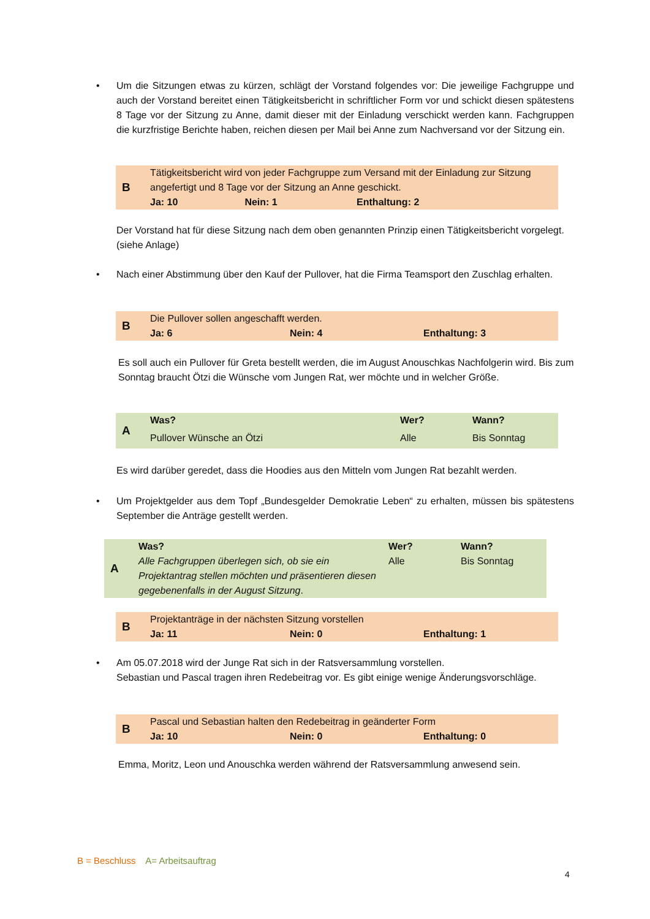• Um die Sitzungen etwas zu kürzen, schlägt der Vorstand folgendes vor: Die jeweilige Fachgruppe und auch der Vorstand bereitet einen Tätigkeitsbericht in schriftlicher Form vor und schickt diesen spätestens 8 Tage vor der Sitzung zu Anne, damit dieser mit der Einladung verschickt werden kann. Fachgruppen die kurzfristige Berichte haben, reichen diesen per Mail bei Anne zum Nachversand vor der Sitzung ein.
| B | Tätigkeitsbericht wird von jeder Fachgruppe zum Versand mit der Einladung zur Sitzung angefertigt und 8 Tage vor der Sitzung an Anne geschickt. | | |
| | Ja: 10 | Nein: 1 | Enthaltung: 2 |
Der Vorstand hat für diese Sitzung nach dem oben genannten Prinzip einen Tätigkeitsbericht vorgelegt. (siehe Anlage)
• Nach einer Abstimmung über den Kauf der Pullover, hat die Firma Teamsport den Zuschlag erhalten.
| B | Die Pullover sollen angeschafft werden. | | |
| | Ja: 6 | Nein: 4 | Enthaltung: 3 |
Es soll auch ein Pullover für Greta bestellt werden, die im August Anouschkas Nachfolgerin wird. Bis zum Sonntag braucht Ötzi die Wünsche vom Jungen Rat, wer möchte und in welcher Größe.
| A | Was? | Wer? | Wann? |
| | Pullover Wünsche an Ötzi | Alle | Bis Sonntag |
Es wird darüber geredet, dass die Hoodies aus den Mitteln vom Jungen Rat bezahlt werden.
• Um Projektgelder aus dem Topf „Bundesgelder Demokratie Leben“ zu erhalten, müssen bis spätestens September die Anträge gestellt werden.
| A | Was? | Wer? | Wann? |
| | Alle Fachgruppen überlegen sich, ob sie ein Projektantrag stellen möchten und präsentieren diesen gegebenenfalls in der August Sitzung . | Alle | Bis Sonntag |
| B | Projektanträge in der nächsten Sitzung vorstellen | | |
| | Ja: 11 | Nein: 0 | Enthaltung: 1 |
• Am 05.07.2018 wird der Junge Rat sich in der Ratsversammlung vorstellen.
Sebastian und Pascal tragen ihren Redebeitrag vor. Es gibt einige wenige Änderungsvorschläge.
| B | Pascal und Sebastian halten den Redebeitrag in geänderter Form | | |
| | Ja: 10 | Nein: 0 | Enthaltung: 0 |
Emma, Moritz, Leon und Anouschka werden während der Ratsversammlung anwesend sein.
B = Beschluss A= Arbeitsauftrag
4